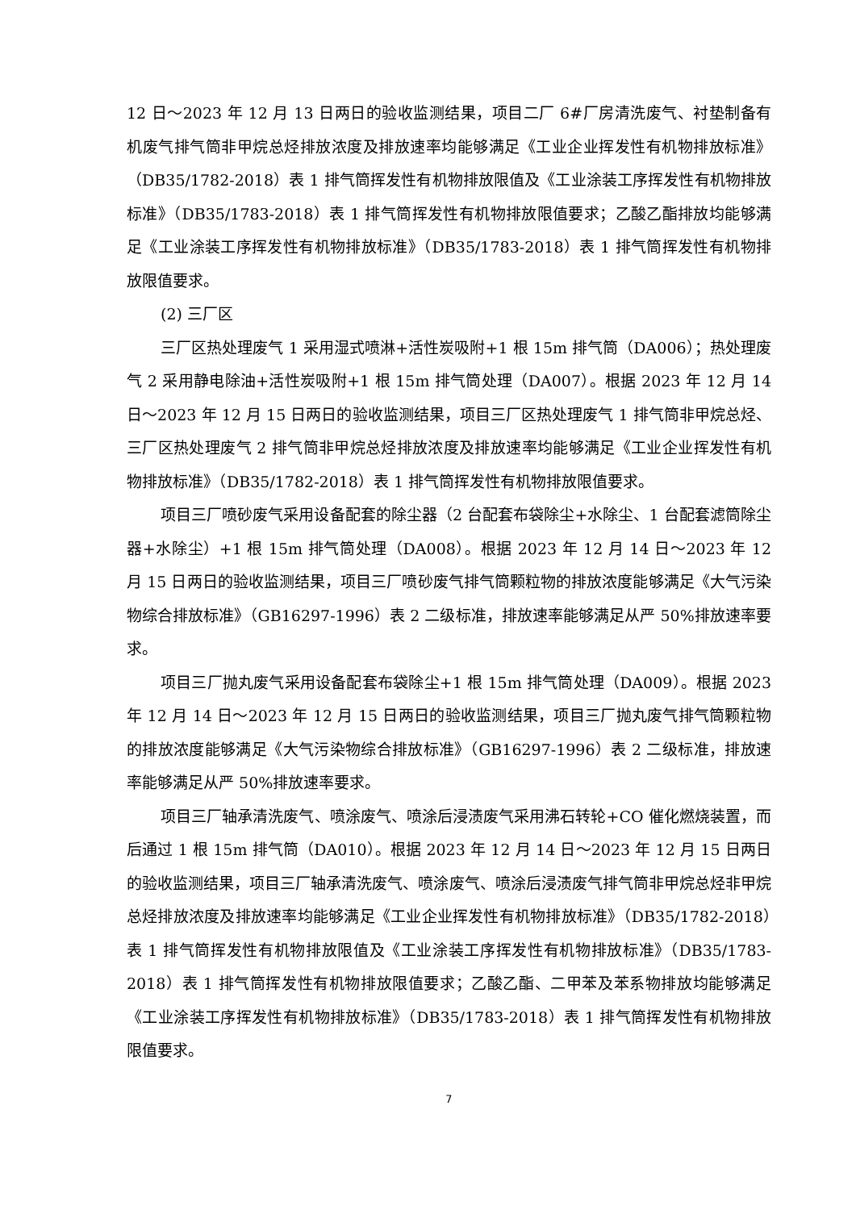12 日～2023 年 12 月 13 日两日的验收监测结果，项目二厂 6#厂房清洗废气、衬垫制备有机废气排气筒非甲烷总烃排放浓度及排放速率均能够满足《工业企业挥发性有机物排放标准》（DB35/1782-2018）表 1 排气筒挥发性有机物排放限值及《工业涂装工序挥发性有机物排放标准》（DB35/1783-2018）表 1 排气筒挥发性有机物排放限值要求；乙酸乙酯排放均能够满足《工业涂装工序挥发性有机物排放标准》（DB35/1783-2018）表 1 排气筒挥发性有机物排放限值要求。
(2) 三厂区
三厂区热处理废气 1 采用湿式喷淋+活性炭吸附+1 根 15m 排气筒（DA006）；热处理废气 2 采用静电除油+活性炭吸附+1 根 15m 排气筒处理（DA007）。根据 2023 年 12 月 14 日～2023 年 12 月 15 日两日的验收监测结果，项目三厂区热处理废气 1 排气筒非甲烷总烃、三厂区热处理废气 2 排气筒非甲烷总烃排放浓度及排放速率均能够满足《工业企业挥发性有机物排放标准》（DB35/1782-2018）表 1 排气筒挥发性有机物排放限值要求。
项目三厂喷砂废气采用设备配套的除尘器（2 台配套布袋除尘+水除尘、1 台配套滤筒除尘器+水除尘）+1 根 15m 排气筒处理（DA008）。根据 2023 年 12 月 14 日～2023 年 12 月 15 日两日的验收监测结果，项目三厂喷砂废气排气筒颗粒物的排放浓度能够满足《大气污染物综合排放标准》（GB16297-1996）表 2 二级标准，排放速率能够满足从严 50%排放速率要求。
项目三厂抛丸废气采用设备配套布袋除尘+1 根 15m 排气筒处理（DA009）。根据 2023 年 12 月 14 日～2023 年 12 月 15 日两日的验收监测结果，项目三厂抛丸废气排气筒颗粒物的排放浓度能够满足《大气污染物综合排放标准》（GB16297-1996）表 2 二级标准，排放速率能够满足从严 50%排放速率要求。
项目三厂轴承清洗废气、喷涂废气、喷涂后浸渍废气采用沸石转轮+CO 催化燃烧装置，而后通过 1 根 15m 排气筒（DA010）。根据 2023 年 12 月 14 日～2023 年 12 月 15 日两日的验收监测结果，项目三厂轴承清洗废气、喷涂废气、喷涂后浸渍废气排气筒非甲烷总烃非甲烷总烃排放浓度及排放速率均能够满足《工业企业挥发性有机物排放标准》（DB35/1782-2018）表 1 排气筒挥发性有机物排放限值及《工业涂装工序挥发性有机物排放标准》（DB35/1783-2018）表 1 排气筒挥发性有机物排放限值要求；乙酸乙酯、二甲苯及苯系物排放均能够满足《工业涂装工序挥发性有机物排放标准》（DB35/1783-2018）表 1 排气筒挥发性有机物排放限值要求。
7